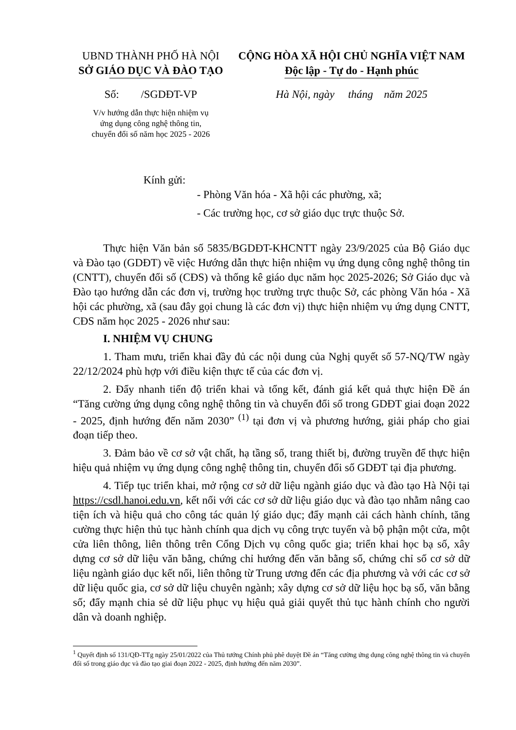UBND THÀNH PHỐ HÀ NỘI
SỞ GIÁO DỤC VÀ ĐÀO TẠO
Số: /SGDĐT-VP
V/v hướng dẫn thực hiện nhiệm vụ
ứng dụng công nghệ thông tin,
chuyển đổi số năm học 2025 - 2026
CỘNG HÒA XÃ HỘI CHỦ NGHĨA VIỆT NAM
Độc lập - Tự do - Hạnh phúc
Hà Nội, ngày tháng năm 2025
Kính gửi:
- Phòng Văn hóa - Xã hội các phường, xã;
- Các trường học, cơ sở giáo dục trực thuộc Sở.
Thực hiện Văn bản số 5835/BGDĐT-KHCNTT ngày 23/9/2025 của Bộ Giáo dục và Đào tạo (GDĐT) về việc Hướng dẫn thực hiện nhiệm vụ ứng dụng công nghệ thông tin (CNTT), chuyển đổi số (CĐS) và thống kê giáo dục năm học 2025-2026; Sở Giáo dục và Đào tạo hướng dẫn các đơn vị, trường học trường trực thuộc Sở, các phòng Văn hóa - Xã hội các phường, xã (sau đây gọi chung là các đơn vị) thực hiện nhiệm vụ ứng dụng CNTT, CĐS năm học 2025 - 2026 như sau:
I. NHIỆM VỤ CHUNG
1. Tham mưu, triển khai đầy đủ các nội dung của Nghị quyết số 57-NQ/TW ngày 22/12/2024 phù hợp với điều kiện thực tế của các đơn vị.
2. Đẩy nhanh tiến độ triển khai và tổng kết, đánh giá kết quả thực hiện Đề án “Tăng cường ứng dụng công nghệ thông tin và chuyển đổi số trong GDĐT giai đoạn 2022 - 2025, định hướng đến năm 2030” <sup>(1)</sup> tại đơn vị và phương hướng, giải pháp cho giai đoạn tiếp theo.
3. Đảm bảo về cơ sở vật chất, hạ tầng số, trang thiết bị, đường truyền để thực hiện hiệu quả nhiệm vụ ứng dụng công nghệ thông tin, chuyển đổi số GDĐT tại địa phương.
4. Tiếp tục triển khai, mở rộng cơ sở dữ liệu ngành giáo dục và đào tạo Hà Nội tại https://csdl.hanoi.edu.vn, kết nối với các cơ sở dữ liệu giáo dục và đào tạo nhằm nâng cao tiện ích và hiệu quả cho công tác quản lý giáo dục; đẩy mạnh cải cách hành chính, tăng cường thực hiện thủ tục hành chính qua dịch vụ công trực tuyến và bộ phận một cửa, một cửa liên thông, liên thông trên Cổng Dịch vụ công quốc gia; triển khai học bạ số, xây dựng cơ sở dữ liệu văn bằng, chứng chỉ hướng đến văn bằng số, chứng chỉ số cơ sở dữ liệu ngành giáo dục kết nối, liên thông từ Trung ương đến các địa phương và với các cơ sở dữ liệu quốc gia, cơ sở dữ liệu chuyên ngành; xây dựng cơ sở dữ liệu học bạ số, văn bằng số; đẩy mạnh chia sẻ dữ liệu phục vụ hiệu quả giải quyết thủ tục hành chính cho người dân và doanh nghiệp.
<sup>1</sup> Quyết định số 131/QĐ-TTg ngày 25/01/2022 của Thủ tướng Chính phủ phê duyệt Đề án “Tăng cường ứng dụng công nghệ thông tin và chuyển đổi số trong giáo dục và đào tạo giai đoạn 2022 - 2025, định hướng đến năm 2030”.